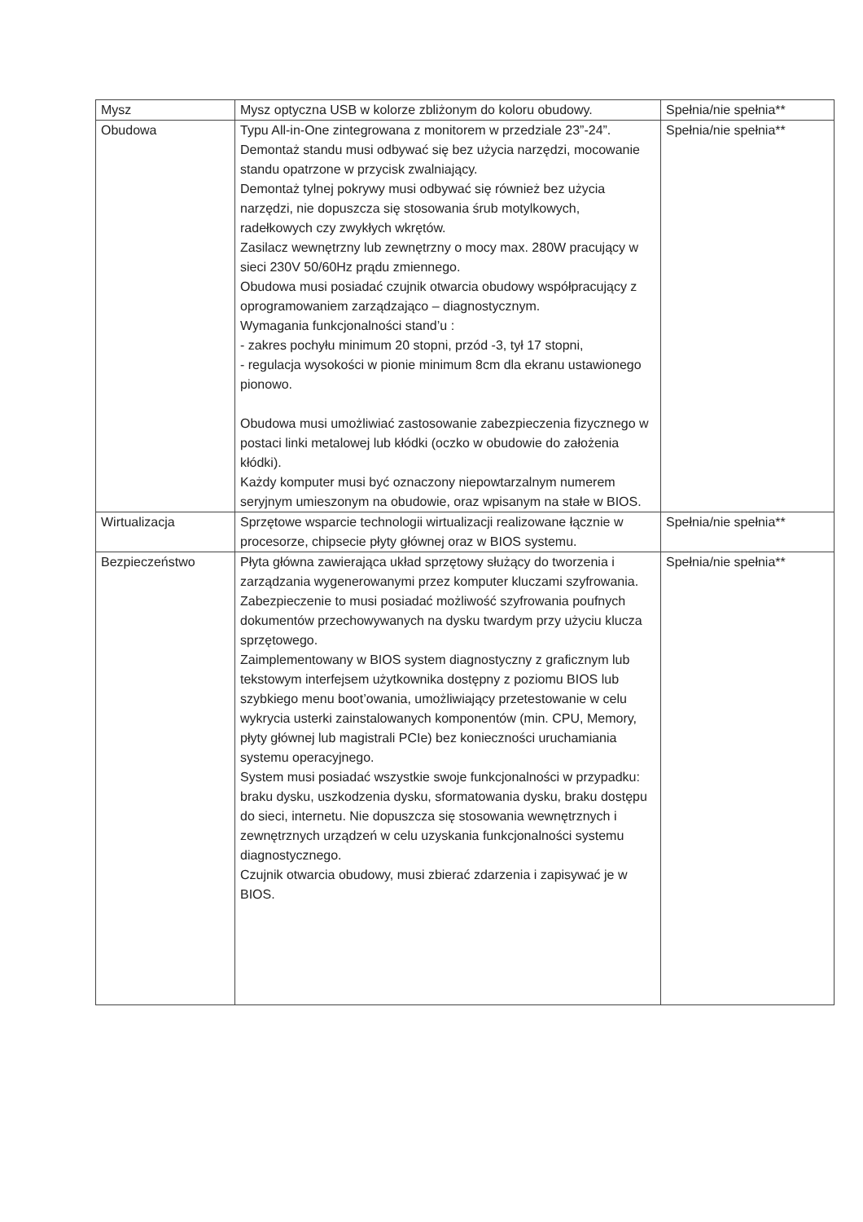| Mysz | Mysz optyczna USB w kolorze zbliżonym do koloru obudowy. | Spełnia/nie spełnia** |
| Obudowa | Typu All-in-One zintegrowana z monitorem w przedziale 23”-24”. Demontaż standu musi odbywać się bez użycia narzędzi, mocowanie standu opatrzone w przycisk zwalniający. Demontaż tylnej pokrywy musi odbywać się również bez użycia narzędzi, nie dopuszcza się stosowania śrub motylkowych, radełkowych czy zwykłych wkrętów. Zasilacz wewnętrzny lub zewnętrzny o mocy max. 280W pracujący w sieci 230V 50/60Hz prądu zmiennego. Obudowa musi posiadać czujnik otwarcia obudowy współpracujący z oprogramowaniem zarządzająco – diagnostycznym. Wymagania funkcjonalności stand’u : - zakres pochyłu minimum 20 stopni, przód -3, tył 17 stopni, - regulacja wysokości w pionie minimum 8cm dla ekranu ustawionego pionowo. Obudowa musi umożliwiać zastosowanie zabezpieczenia fizycznego w postaci linki metalowej lub kłódki (oczko w obudowie do założenia kłódki). Każdy komputer musi być oznaczony niepowtarzalnym numerem seryjnym umieszonym na obudowie, oraz wpisanym na stałe w BIOS. | Spełnia/nie spełnia** |
| Wirtualizacja | Sprzętowe wsparcie technologii wirtualizacji realizowane łącznie w procesorze, chipsecie płyty głównej oraz w BIOS systemu. | Spełnia/nie spełnia** |
| Bezpieczeństwo | Płyta główna zawierająca układ sprzętowy służący do tworzenia i zarządzania wygenerowanymi przez komputer kluczami szyfrowania. Zabezpieczenie to musi posiadać możliwość szyfrowania poufnych dokumentów przechowywanych na dysku twardym przy użyciu klucza sprzętowego. Zaimplementowany w BIOS system diagnostyczny z graficznym lub tekstowym interfejsem użytkownika dostępny z poziomu BIOS lub szybkiego menu boot’owania, umożliwiający przetestowanie w celu wykrycia usterki zainstalowanych komponentów (min. CPU, Memory, płyty głównej lub magistrali PCIe) bez konieczności uruchamiania systemu operacyjnego. System musi posiadać wszystkie swoje funkcjonalności w przypadku: braku dysku, uszkodzenia dysku, sformatowania dysku, braku dostępu do sieci, internetu. Nie dopuszcza się stosowania wewnętrznych i zewnętrznych urządzeń w celu uzyskania funkcjonalności systemu diagnostycznego. Czujnik otwarcia obudowy, musi zbierać zdarzenia i zapisywać je w BIOS. | Spełnia/nie spełnia** |